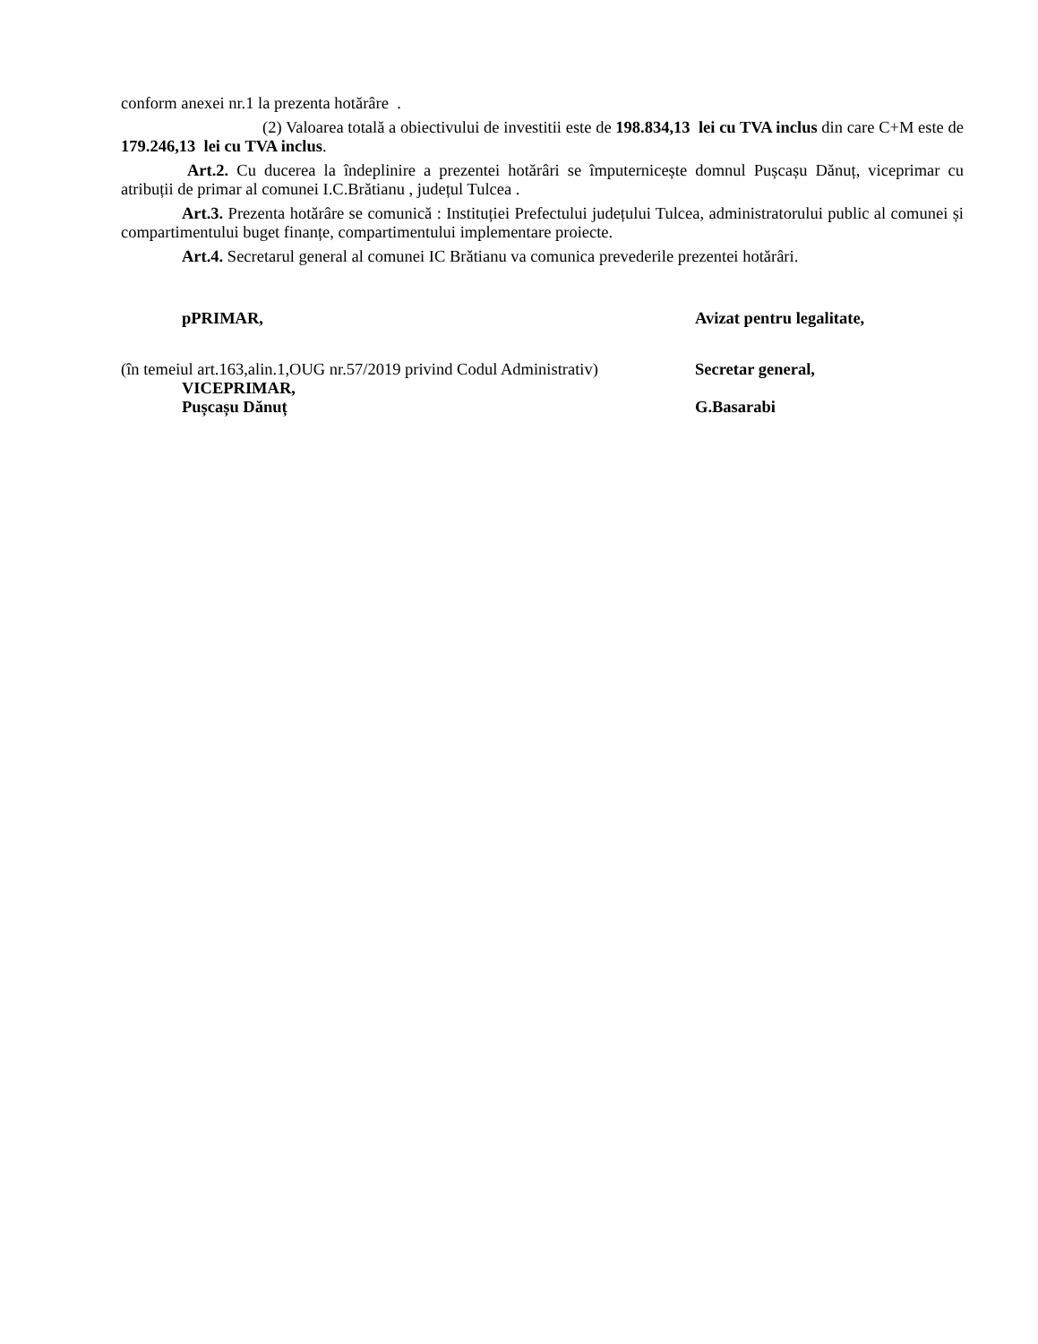conform anexei nr.1 la prezenta hotărâre .
(2) Valoarea totală a obiectivului de investitii este de 198.834,13 lei cu TVA inclus din care C+M este de 179.246,13 lei cu TVA inclus.
Art.2. Cu ducerea la îndeplinire a prezentei hotărâri se împuternicește domnul Pușcașu Dănuț, viceprimar cu atribuții de primar al comunei I.C.Brătianu , județul Tulcea .
Art.3. Prezenta hotărâre se comunică : Instituției Prefectului județului Tulcea, administratorului public al comunei și compartimentului buget finanțe, compartimentului implementare proiecte.
Art.4. Secretarul general al comunei IC Brătianu va comunica prevederile prezentei hotărâri.
pPRIMAR, Avizat pentru legalitate,
(în temeiul art.163,alin.1,OUG nr.57/2019 privind Codul Administrativ)
VICEPRIMAR,
Pușcașu Dănuț
Secretar general,
G.Basarabi